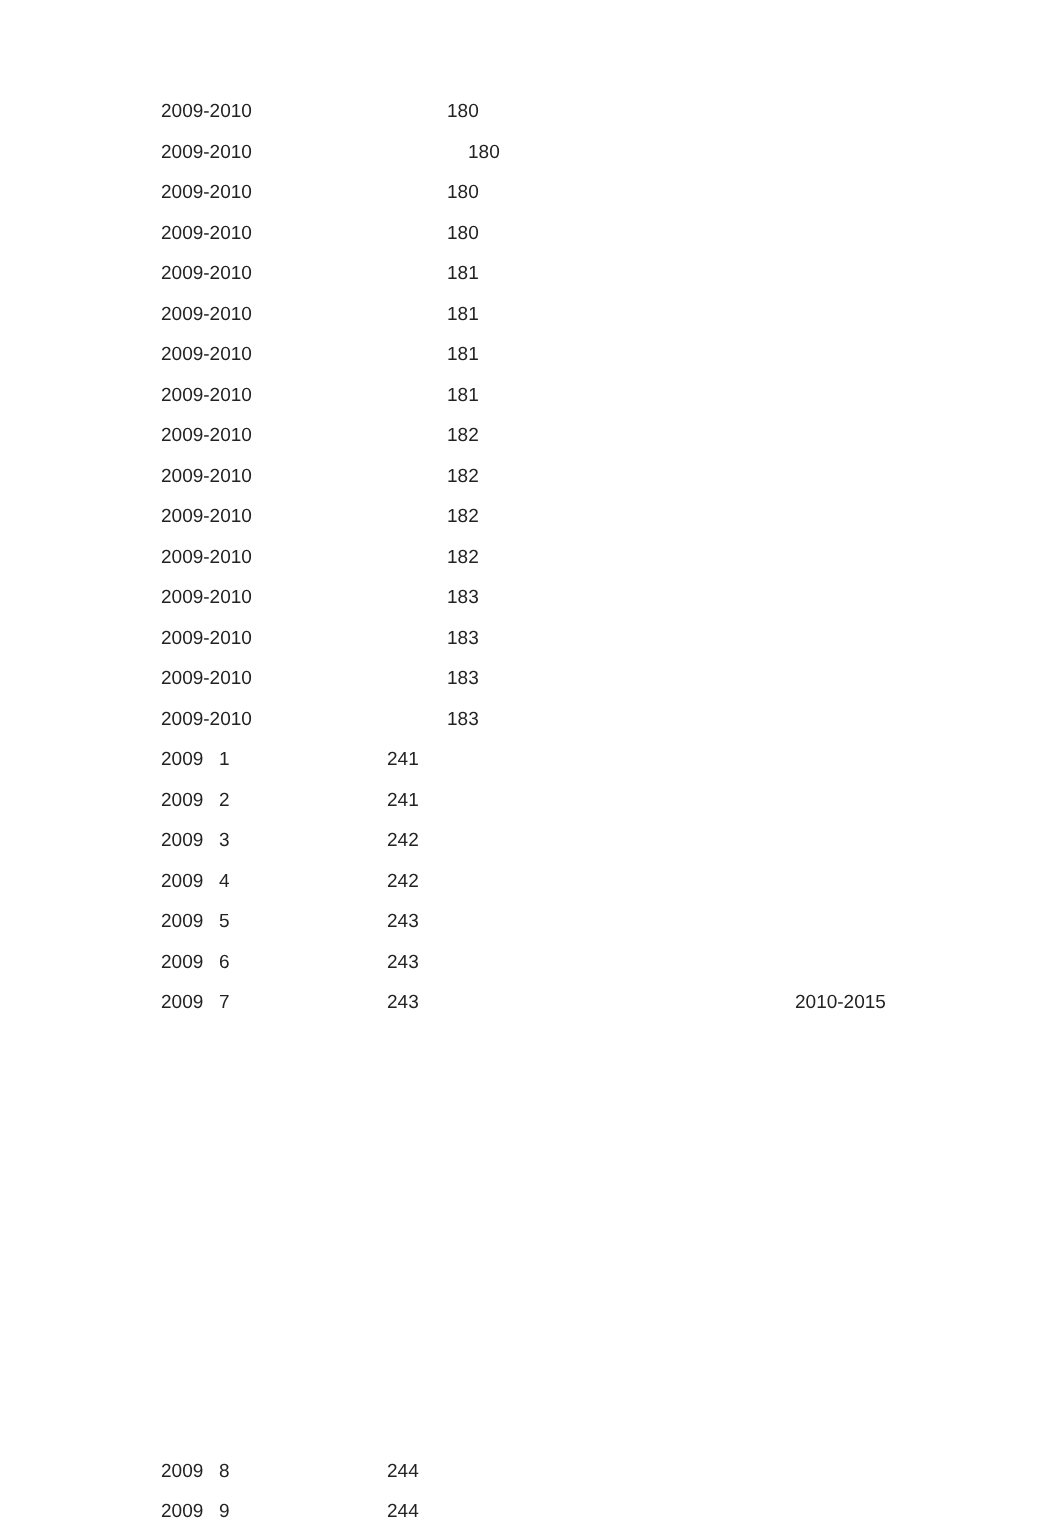2009-2010 180
2009-2010 180
2009-2010 180
2009-2010 180
2009-2010 181
2009-2010 181
2009-2010 181
2009-2010 181
2009-2010 182
2009-2010 182
2009-2010 182
2009-2010 182
2009-2010 183
2009-2010 183
2009-2010 183
2009-2010 183
2009 1 241
2009 2 241
2009 3 242
2009 4 242
2009 5 243
2009 6 243
2009 7 243 2010-2015
2009 8 244
2009 9 244